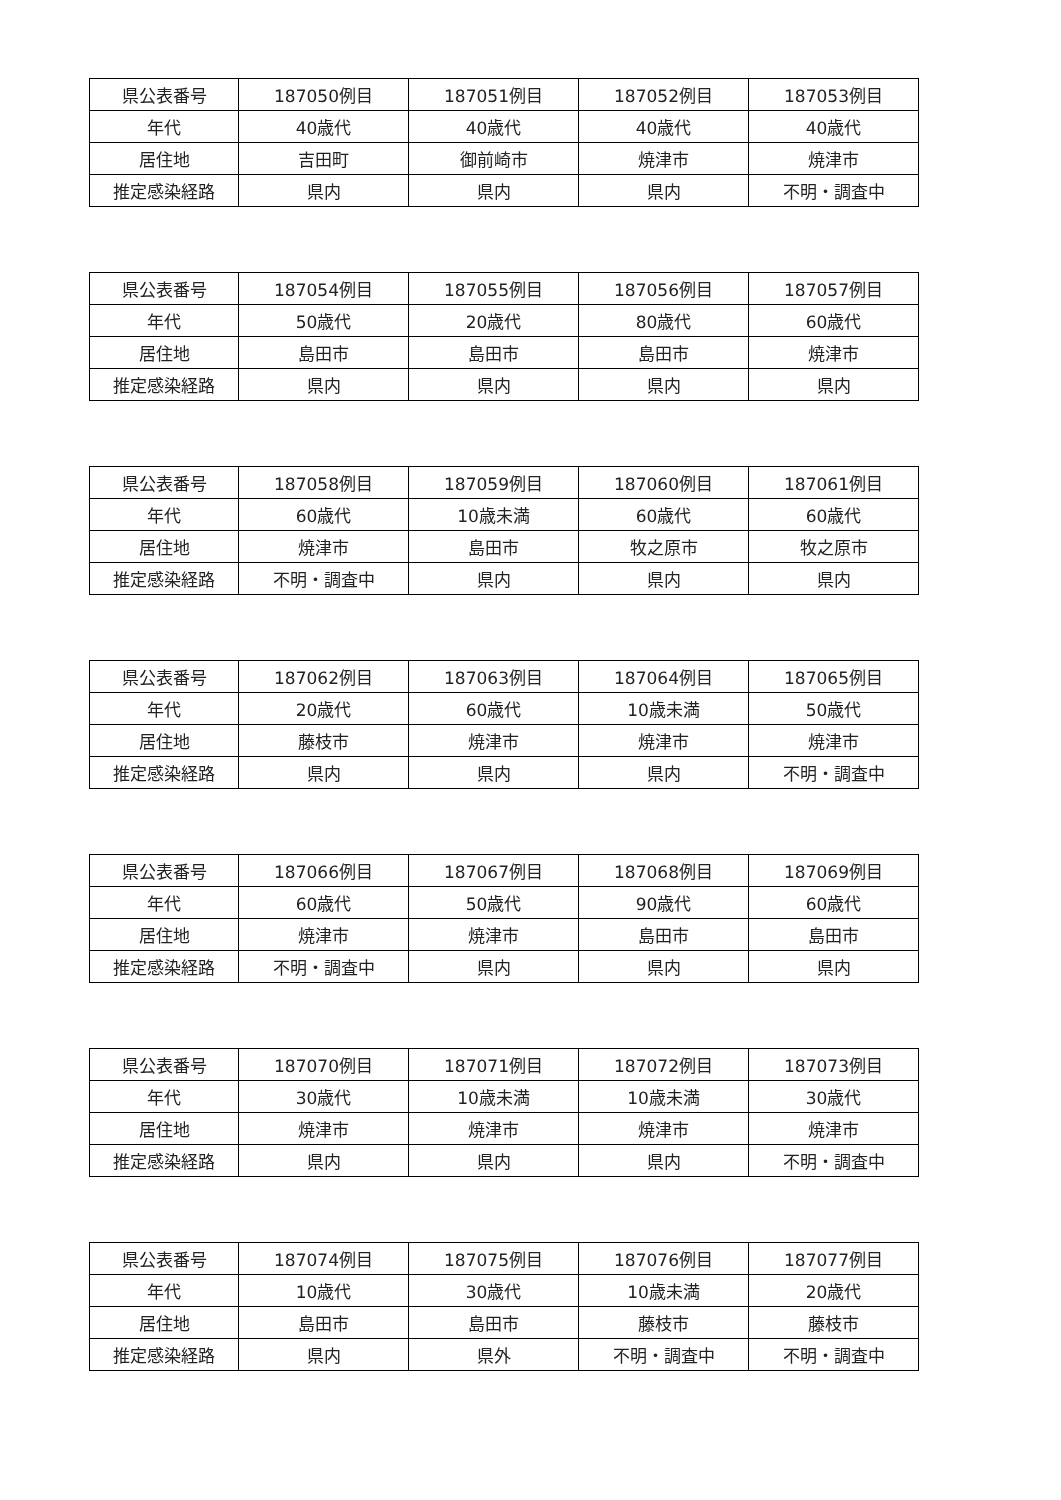| 県公表番号 | 187050例目 | 187051例目 | 187052例目 | 187053例目 |
| 年代 | 40歳代 | 40歳代 | 40歳代 | 40歳代 |
| 居住地 | 吉田町 | 御前崎市 | 焼津市 | 焼津市 |
| 推定感染経路 | 県内 | 県内 | 県内 | 不明・調査中 |
| 県公表番号 | 187054例目 | 187055例目 | 187056例目 | 187057例目 |
| 年代 | 50歳代 | 20歳代 | 80歳代 | 60歳代 |
| 居住地 | 島田市 | 島田市 | 島田市 | 焼津市 |
| 推定感染経路 | 県内 | 県内 | 県内 | 県内 |
| 県公表番号 | 187058例目 | 187059例目 | 187060例目 | 187061例目 |
| 年代 | 60歳代 | 10歳未満 | 60歳代 | 60歳代 |
| 居住地 | 焼津市 | 島田市 | 牧之原市 | 牧之原市 |
| 推定感染経路 | 不明・調査中 | 県内 | 県内 | 県内 |
| 県公表番号 | 187062例目 | 187063例目 | 187064例目 | 187065例目 |
| 年代 | 20歳代 | 60歳代 | 10歳未満 | 50歳代 |
| 居住地 | 藤枝市 | 焼津市 | 焼津市 | 焼津市 |
| 推定感染経路 | 県内 | 県内 | 県内 | 不明・調査中 |
| 県公表番号 | 187066例目 | 187067例目 | 187068例目 | 187069例目 |
| 年代 | 60歳代 | 50歳代 | 90歳代 | 60歳代 |
| 居住地 | 焼津市 | 焼津市 | 島田市 | 島田市 |
| 推定感染経路 | 不明・調査中 | 県内 | 県内 | 県内 |
| 県公表番号 | 187070例目 | 187071例目 | 187072例目 | 187073例目 |
| 年代 | 30歳代 | 10歳未満 | 10歳未満 | 30歳代 |
| 居住地 | 焼津市 | 焼津市 | 焼津市 | 焼津市 |
| 推定感染経路 | 県内 | 県内 | 県内 | 不明・調査中 |
| 県公表番号 | 187074例目 | 187075例目 | 187076例目 | 187077例目 |
| 年代 | 10歳代 | 30歳代 | 10歳未満 | 20歳代 |
| 居住地 | 島田市 | 島田市 | 藤枝市 | 藤枝市 |
| 推定感染経路 | 県内 | 県外 | 不明・調査中 | 不明・調査中 |